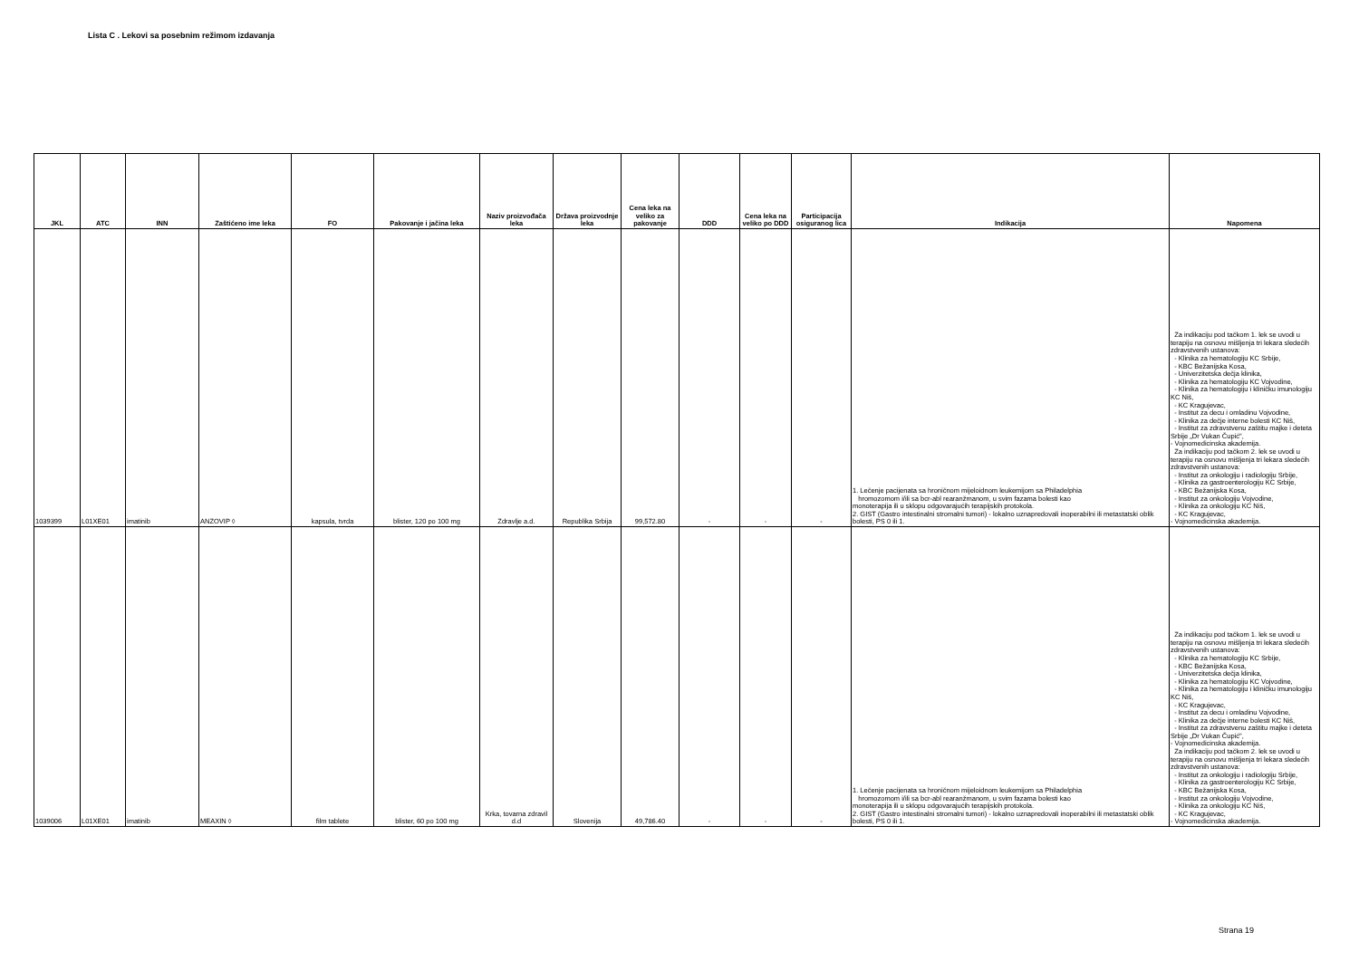Lista C . Lekovi sa posebnim režimom izdavanja
| JKL | ATC | INN | Zaštićeno ime leka | FO | Pakovanje i jačina leka | Naziv proizvođača leka | Država proizvodnje leka | Cena leka na veliko za pakovanje | DDD | Cena leka na veliko po DDD | Participacija osiguranog lica | Indikacija | Napomena |
| --- | --- | --- | --- | --- | --- | --- | --- | --- | --- | --- | --- | --- | --- |
| 1039399 | L01XE01 | imatinib | ANZOVIP ◊ | kapsula, tvrda | blister, 120 po 100 mg | Zdravlje a.d. | Republika Srbija | 99,572.80 | - | - | - | 1. Lečenje pacijenata sa hroničnom mijeloidnom leukemijom sa Philadelphia hromozomom i/ili sa bcr-abl rearanžmanom, u svim fazama bolesti kao monoterapija ili u sklopu odgovarajućih terapijskih protokola. 2. GIST (Gastro intestinalni stromalni tumori) - lokalno uznapredovali inoperabilni ili metastatski oblik bolesti, PS 0 ili 1. | Za indikaciju pod tačkom 1. lek se uvodi u terapiju na osnovu mišljenja tri lekara sledećih zdravstvenih ustanova: - Klinika za hematologiju KC Srbije, - KBC Bežanijska Kosa, - Univerzitetska dečja klinika, - Klinika za hematologiju KC Vojvodine, - Klinika za hematologiju i kliničku imunologiju KC Niš, - KC Kragujevac, - Institut za decu i omladinu Vojvodine, - Klinika za dečje interne bolesti KC Niš, - Institut za zdravstvenu zaštitu majke i deteta Srbije „Dr Vukan Čupić", - Vojnomedicinska akademija. Za indikaciju pod tačkom 2. lek se uvodi u terapiju na osnovu mišljenja tri lekara sledećih zdravstvenih ustanova: - Institut za onkologiju i radiologiju Srbije, - Klinika za gastroenterologiju KC Srbije, - KBC Bežanijska Kosa, - Institut za onkologiju Vojvodine, - Klinika za onkologiju KC Niš, - KC Kragujevac, - Vojnomedicinska akademija. |
| 1039006 | L01XE01 | imatinib | MEAXIN ◊ | film tablete | blister, 60 po 100 mg | Krka, tovarna zdravil d.d | Slovenija | 49,786.40 | - | - | - | 1. Lečenje pacijenata sa hroničnom mijeloidnom leukemijom sa Philadelphia hromozomom i/ili sa bcr-abl rearanžmanom, u svim fazama bolesti kao monoterapija ili u sklopu odgovarajućih terapijskih protokola. 2. GIST (Gastro intestinalni stromalni tumori) - lokalno uznapredovali inoperabilni ili metastatski oblik bolesti, PS 0 ili 1. | Za indikaciju pod tačkom 1. lek se uvodi u terapiju na osnovu mišljenja tri lekara sledećih zdravstvenih ustanova: - Klinika za hematologiju KC Srbije, - KBC Bežanijska Kosa, - Univerzitetska dečja klinika, - Klinika za hematologiju KC Vojvodine, - Klinika za hematologiju i kliničku imunologiju KC Niš, - KC Kragujevac, - Institut za decu i omladinu Vojvodine, - Klinika za dečje interne bolesti KC Niš, - Institut za zdravstvenu zaštitu majke i deteta Srbije „Dr Vukan Čupić", - Vojnomedicinska akademija. Za indikaciju pod tačkom 2. lek se uvodi u terapiju na osnovu mišljenja tri lekara sledećih zdravstvenih ustanova: - Institut za onkologiju i radiologiju Srbije, - Klinika za gastroenterologiju KC Srbije, - KBC Bežanijska Kosa, - Institut za onkologiju Vojvodine, - Klinika za onkologiju KC Niš, - KC Kragujevac, - Vojnomedicinska akademija. |
Strana 19